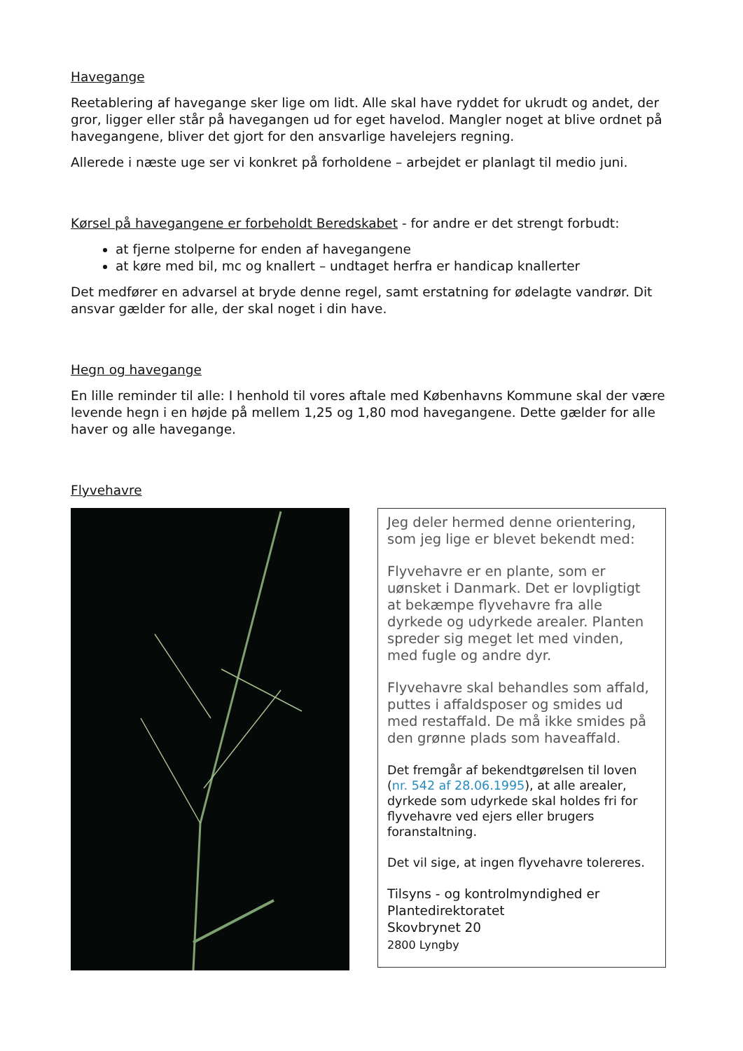Havegange
Reetablering af havegange sker lige om lidt. Alle skal have ryddet for ukrudt og andet, der gror, ligger eller står på havegangen ud for eget havelod. Mangler noget at blive ordnet på havegangene, bliver det gjort for den ansvarlige havelejers regning.
Allerede i næste uge ser vi konkret på forholdene – arbejdet er planlagt til medio juni.
Kørsel på havegangene er forbeholdt Beredskabet - for andre er det strengt forbudt:
at fjerne stolperne for enden af havegangene
at køre med bil, mc og knallert – undtaget herfra er handicap knallerter
Det medfører en advarsel at bryde denne regel, samt erstatning for ødelagte vandrør. Dit ansvar gælder for alle, der skal noget i din have.
Hegn og havegange
En lille reminder til alle: I henhold til vores aftale med Københavns Kommune skal der være levende hegn i en højde på mellem 1,25 og 1,80 mod havegangene. Dette gælder for alle haver og alle havegange.
Flyvehavre
Jeg deler hermed denne orientering, som jeg lige er blevet bekendt med:
Flyvehavre er en plante, som er uønsket i Danmark. Det er lovpligtigt at bekæmpe flyvehavre fra alle dyrkede og udyrkede arealer. Planten spreder sig meget let med vinden, med fugle og andre dyr.
Flyvehavre skal behandles som affald, puttes i affaldsposer og smides ud med restaffald. De må ikke smides på den grønne plads som haveaffald.
Det fremgår af bekendtgørelsen til loven (nr. 542 af 28.06.1995), at alle arealer, dyrkede som udyrkede skal holdes fri for flyvehavre ved ejers eller brugers foranstaltning.
Det vil sige, at ingen flyvehavre tolereres.
Tilsyns - og kontrolmyndighed er Plantedirektoratet
Skovbrynet 20
2800 Lyngby